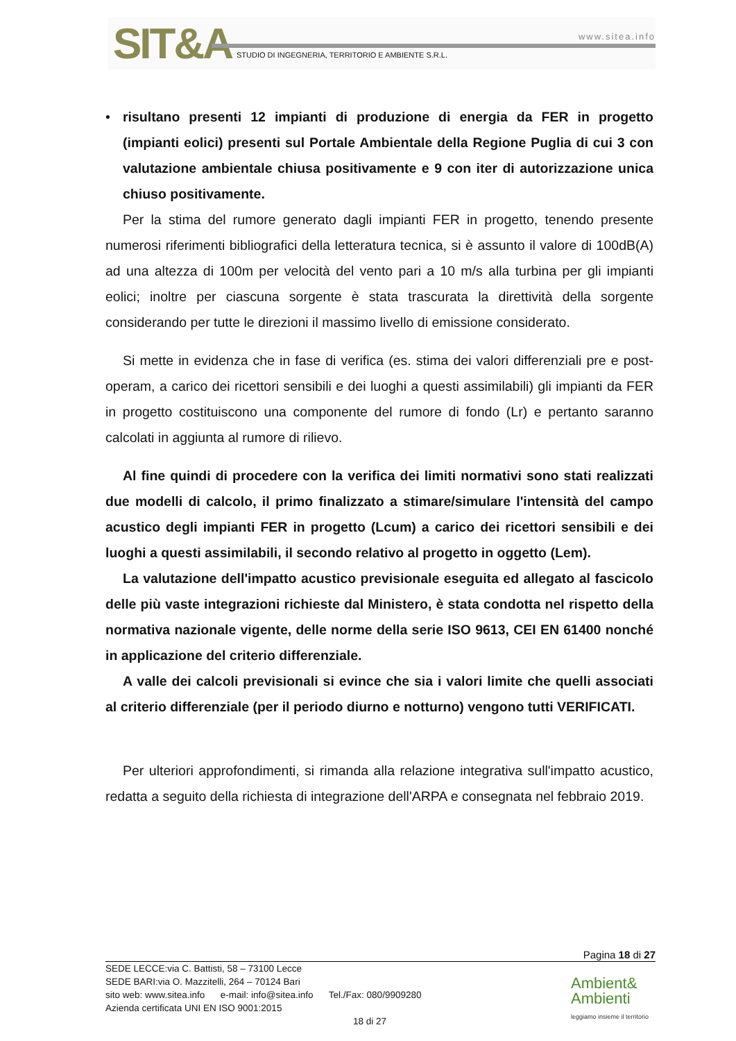SIT&A www.sitea.info
STUDIO DI INGEGNERIA, TERRITORIO E AMBIENTE S.R.L.
• risultano presenti 12 impianti di produzione di energia da FER in progetto (impianti eolici) presenti sul Portale Ambientale della Regione Puglia di cui 3 con valutazione ambientale chiusa positivamente e 9 con iter di autorizzazione unica chiuso positivamente.
Per la stima del rumore generato dagli impianti FER in progetto, tenendo presente numerosi riferimenti bibliografici della letteratura tecnica, si è assunto il valore di 100dB(A) ad una altezza di 100m per velocità del vento pari a 10 m/s alla turbina per gli impianti eolici; inoltre per ciascuna sorgente è stata trascurata la direttività della sorgente considerando per tutte le direzioni il massimo livello di emissione considerato.
Si mette in evidenza che in fase di verifica (es. stima dei valori differenziali pre e post-operam, a carico dei ricettori sensibili e dei luoghi a questi assimilabili) gli impianti da FER in progetto costituiscono una componente del rumore di fondo (Lr) e pertanto saranno calcolati in aggiunta al rumore di rilievo.
Al fine quindi di procedere con la verifica dei limiti normativi sono stati realizzati due modelli di calcolo, il primo finalizzato a stimare/simulare l'intensità del campo acustico degli impianti FER in progetto (Lcum) a carico dei ricettori sensibili e dei luoghi a questi assimilabili, il secondo relativo al progetto in oggetto (Lem).
La valutazione dell'impatto acustico previsionale eseguita ed allegato al fascicolo delle più vaste integrazioni richieste dal Ministero, è stata condotta nel rispetto della normativa nazionale vigente, delle norme della serie ISO 9613, CEI EN 61400 nonché in applicazione del criterio differenziale.
A valle dei calcoli previsionali si evince che sia i valori limite che quelli associati al criterio differenziale (per il periodo diurno e notturno) vengono tutti VERIFICATI.
Per ulteriori approfondimenti, si rimanda alla relazione integrativa sull'impatto acustico, redatta a seguito della richiesta di integrazione dell'ARPA e consegnata nel febbraio 2019.
Pagina 18 di 27
SEDE LECCE:via C. Battisti, 58 – 73100 Lecce
SEDE BARI:via O. Mazzitelli, 264 – 70124 Bari
sito web: www.sitea.info e-mail: info@sitea.info Tel./Fax: 080/9909280
Azienda certificata UNI EN ISO 9001:2015
18 di 27
Ambient&
Ambienti
leggiamo insieme il territorio